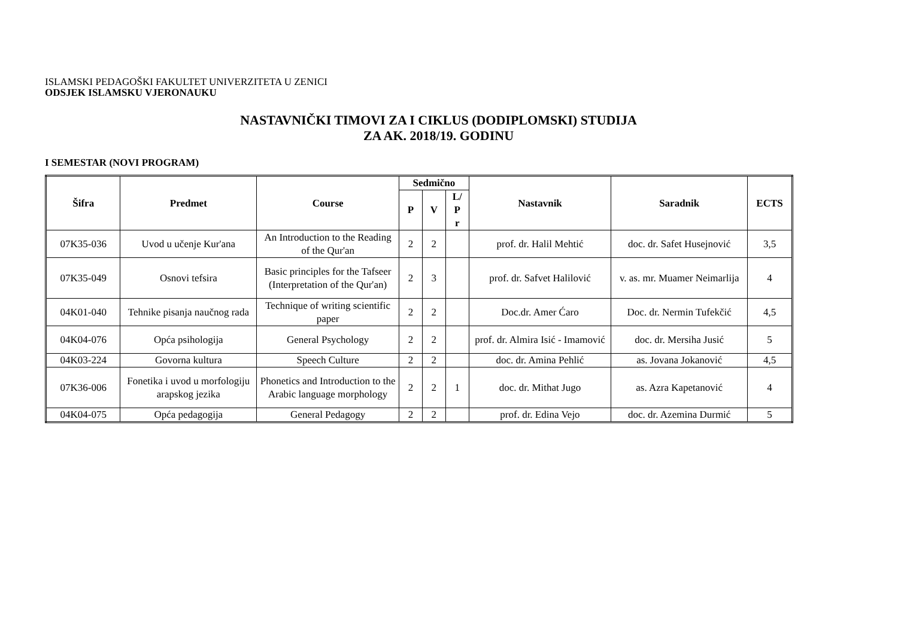ISLAMSKI PEDAGOŠKI FAKULTET UNIVERZITETA U ZENICI
ODSJEK ISLAMSKU VJERONAUKU
NASTAVNIČKI TIMOVI ZA I CIKLUS (DODIPLOMSKI) STUDIJA
ZA AK. 2018/19. GODINU
I SEMESTAR (NOVI PROGRAM)
| Šifra | Predmet | Course | Sedmično | | | Nastavnik | Saradnik | ECTS |
| --- | --- | --- | --- | --- | --- | --- | --- | --- |
| | | | P | V | L/ P r | | | |
| 07K35-036 | Uvod u učenje Kur'ana | An Introduction to the Reading of the Qur'an | 2 | 2 | | prof. dr. Halil Mehtić | doc. dr. Safet Husejnović | 3,5 |
| 07K35-049 | Osnovi tefsira | Basic principles for the Tafseer (Interpretation of the Qur'an) | 2 | 3 | | prof. dr. Safvet Halilović | v. as. mr. Muamer Neimarlija | 4 |
| 04K01-040 | Tehnike pisanja naučnog rada | Technique of writing scientific paper | 2 | 2 | | Doc.dr. Amer Ćaro | Doc. dr. Nermin Tufekčić | 4,5 |
| 04K04-076 | Opća psihologija | General Psychology | 2 | 2 | | prof. dr. Almira Isić - Imamović | doc. dr. Mersiha Jusić | 5 |
| 04K03-224 | Govorna kultura | Speech Culture | 2 | 2 | | doc. dr. Amina Pehlić | as. Jovana Jokanović | 4,5 |
| 07K36-006 | Fonetika i uvod u morfologiju arapskog jezika | Phonetics and Introduction to the Arabic language morphology | 2 | 2 | 1 | doc. dr. Mithat Jugo | as. Azra Kapetanović | 4 |
| 04K04-075 | Opća pedagogija | General Pedagogy | 2 | 2 | | prof. dr. Edina Vejo | doc. dr. Azemina Durmić | 5 |